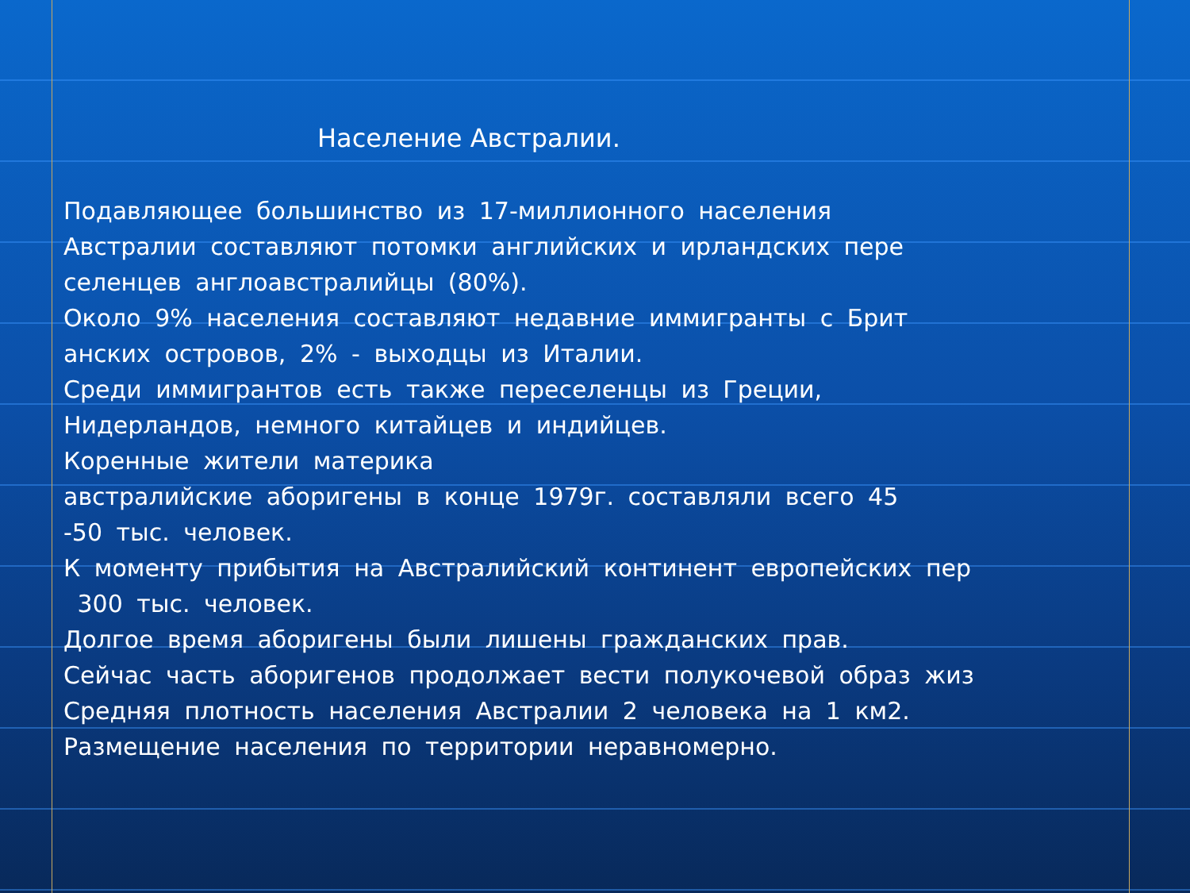Население Австралии.
Подавляющее большинство из 17-миллионного населения
Австралии составляют потомки английских и ирландских пере
селенцев англоавстралийцы (80%).
Около 9% населения составляют недавние иммигранты с Брит
анских островов, 2% - выходцы из Италии.
Среди иммигрантов есть также переселенцы из Греции,
Нидерландов, немного китайцев и индийцев.
Коренные жители материка
австралийские аборигены в конце 1979г. составляли всего 45
-50 тыс. человек.
К моменту прибытия на Австралийский континент европейских пер
300 тыс. человек.
Долгое время аборигены были лишены гражданских прав.
Сейчас часть аборигенов продолжает вести полукочевой образ жиз
Средняя плотность населения Австралии 2 человека на 1 км2.
Размещение населения по территории неравномерно.